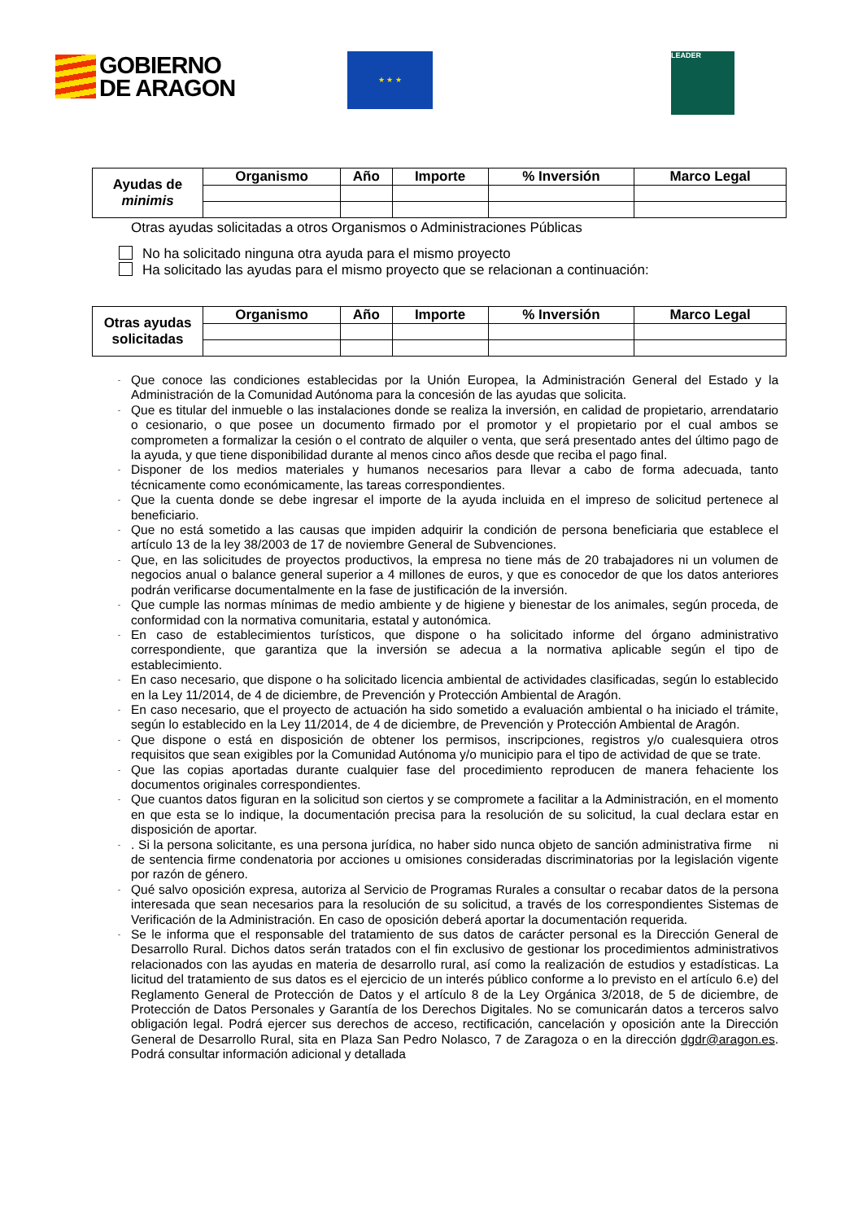GOBIERNO
DE ARAGON
★ ★ ★ LEADER
| Ayudas de minimis | Organismo | Año | Importe | % Inversión | Marco Legal |
Otras ayudas solicitadas a otros Organismos o Administraciones Públicas
No ha solicitado ninguna otra ayuda para el mismo proyecto
Ha solicitado las ayudas para el mismo proyecto que se relacionan a continuación:
| Otras ayudas solicitadas | Organismo | Año | Importe | % Inversión | Marco Legal |
- Que conoce las condiciones establecidas por la Unión Europea, la Administración General del Estado y la Administración de la Comunidad Autónoma para la concesión de las ayudas que solicita.
- Que es titular del inmueble o las instalaciones donde se realiza la inversión, en calidad de propietario, arrendatario o cesionario, o que posee un documento firmado por el promotor y el propietario por el cual ambos se comprometen a formalizar la cesión o el contrato de alquiler o venta, que será presentado antes del último pago de la ayuda, y que tiene disponibilidad durante al menos cinco años desde que reciba el pago final.
- Disponer de los medios materiales y humanos necesarios para llevar a cabo de forma adecuada, tanto técnicamente como económicamente, las tareas correspondientes.
- Que la cuenta donde se debe ingresar el importe de la ayuda incluida en el impreso de solicitud pertenece al beneficiario.
- Que no está sometido a las causas que impiden adquirir la condición de persona beneficiaria que establece el artículo 13 de la ley 38/2003 de 17 de noviembre General de Subvenciones.
- Que, en las solicitudes de proyectos productivos, la empresa no tiene más de 20 trabajadores ni un volumen de negocios anual o balance general superior a 4 millones de euros, y que es conocedor de que los datos anteriores podrán verificarse documentalmente en la fase de justificación de la inversión.
- Que cumple las normas mínimas de medio ambiente y de higiene y bienestar de los animales, según proceda, de conformidad con la normativa comunitaria, estatal y autonómica.
- En caso de establecimientos turísticos, que dispone o ha solicitado informe del órgano administrativo correspondiente, que garantiza que la inversión se adecua a la normativa aplicable según el tipo de establecimiento.
- En caso necesario, que dispone o ha solicitado licencia ambiental de actividades clasificadas, según lo establecido en la Ley 11/2014, de 4 de diciembre, de Prevención y Protección Ambiental de Aragón.
- En caso necesario, que el proyecto de actuación ha sido sometido a evaluación ambiental o ha iniciado el trámite, según lo establecido en la Ley 11/2014, de 4 de diciembre, de Prevención y Protección Ambiental de Aragón.
- Que dispone o está en disposición de obtener los permisos, inscripciones, registros y/o cualesquiera otros requisitos que sean exigibles por la Comunidad Autónoma y/o municipio para el tipo de actividad de que se trate.
- Que las copias aportadas durante cualquier fase del procedimiento reproducen de manera fehaciente los documentos originales correspondientes.
- Que cuantos datos figuran en la solicitud son ciertos y se compromete a facilitar a la Administración, en el momento en que esta se lo indique, la documentación precisa para la resolución de su solicitud, la cual declara estar en disposición de aportar.
-. Si la persona solicitante, es una persona jurídica, no haber sido nunca objeto de sanción administrativa firme ni de sentencia firme condenatoria por acciones u omisiones consideradas discriminatorias por la legislación vigente por razón de género.
- Qué salvo oposición expresa, autoriza al Servicio de Programas Rurales a consultar o recabar datos de la persona interesada que sean necesarios para la resolución de su solicitud, a través de los correspondientes Sistemas de Verificación de la Administración. En caso de oposición deberá aportar la documentación requerida.
- Se le informa que el responsable del tratamiento de sus datos de carácter personal es la Dirección General de Desarrollo Rural. Dichos datos serán tratados con el fin exclusivo de gestionar los procedimientos administrativos relacionados con las ayudas en materia de desarrollo rural, así como la realización de estudios y estadísticas. La licitud del tratamiento de sus datos es el ejercicio de un interés público conforme a lo previsto en el artículo 6.e) del Reglamento General de Protección de Datos y el artículo 8 de la Ley Orgánica 3/2018, de 5 de diciembre, de Protección de Datos Personales y Garantía de los Derechos Digitales. No se comunicarán datos a terceros salvo obligación legal. Podrá ejercer sus derechos de acceso, rectificación, cancelación y oposición ante la Dirección General de Desarrollo Rural, sita en Plaza San Pedro Nolasco, 7 de Zaragoza o en la dirección dgdr@aragon.es. Podrá consultar información adicional y detallada